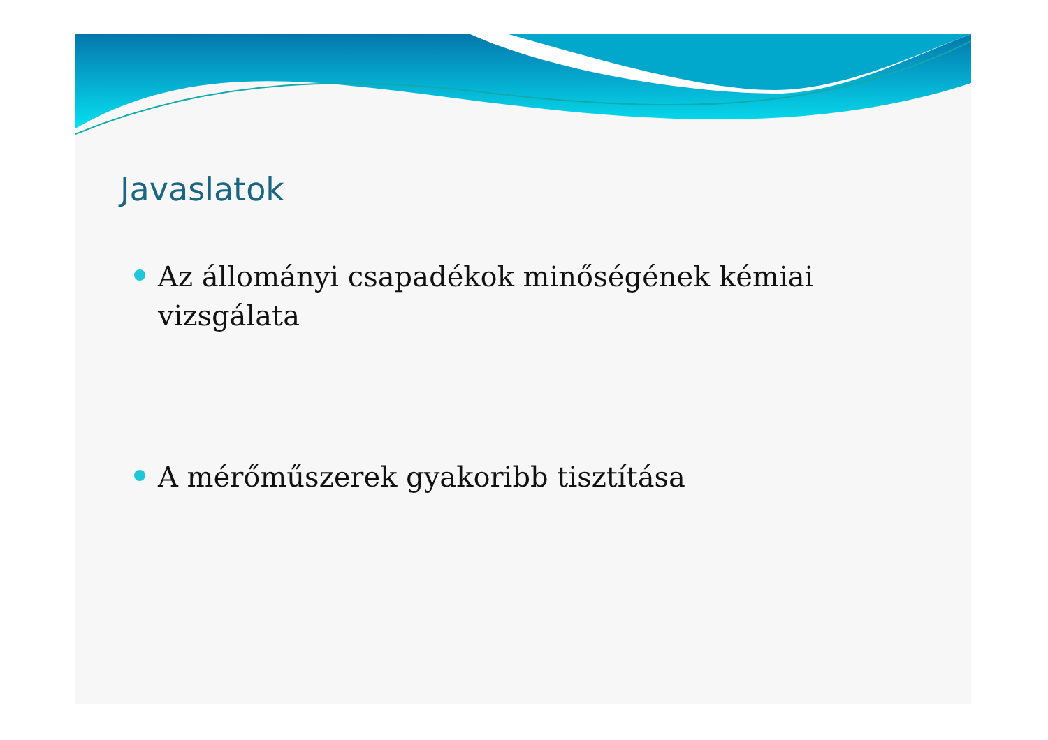Javaslatok
Az állományi csapadékok minőségének kémiai vizsgálata
A mérőműszerek gyakoribb tisztítása